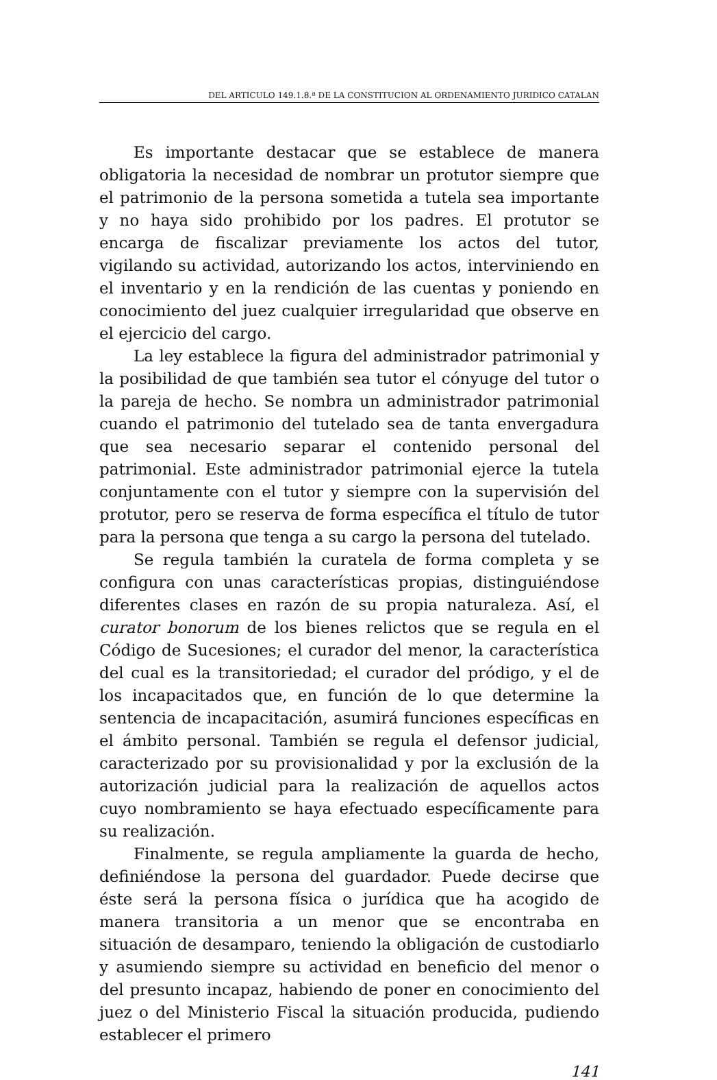DEL ARTICULO 149.1.8.ª DE LA CONSTITUCION AL ORDENAMIENTO JURIDICO CATALAN
Es importante destacar que se establece de manera obligatoria la necesidad de nombrar un protutor siempre que el patrimonio de la persona sometida a tutela sea importante y no haya sido prohibido por los padres. El protutor se encarga de fiscalizar previamente los actos del tutor, vigilando su actividad, autorizando los actos, interviniendo en el inventario y en la rendición de las cuentas y poniendo en conocimiento del juez cualquier irregularidad que observe en el ejercicio del cargo.
La ley establece la figura del administrador patrimonial y la posibilidad de que también sea tutor el cónyuge del tutor o la pareja de hecho. Se nombra un administrador patrimonial cuando el patrimonio del tutelado sea de tanta envergadura que sea necesario separar el contenido personal del patrimonial. Este administrador patrimonial ejerce la tutela conjuntamente con el tutor y siempre con la supervisión del protutor, pero se reserva de forma específica el título de tutor para la persona que tenga a su cargo la persona del tutelado.
Se regula también la curatela de forma completa y se configura con unas características propias, distinguiéndose diferentes clases en razón de su propia naturaleza. Así, el curator bonorum de los bienes relictos que se regula en el Código de Sucesiones; el curador del menor, la característica del cual es la transitoriedad; el curador del pródigo, y el de los incapacitados que, en función de lo que determine la sentencia de incapacitación, asumirá funciones específicas en el ámbito personal. También se regula el defensor judicial, caracterizado por su provisionalidad y por la exclusión de la autorización judicial para la realización de aquellos actos cuyo nombramiento se haya efectuado específicamente para su realización.
Finalmente, se regula ampliamente la guarda de hecho, definiéndose la persona del guardador. Puede decirse que éste será la persona física o jurídica que ha acogido de manera transitoria a un menor que se encontraba en situación de desamparo, teniendo la obligación de custodiarlo y asumiendo siempre su actividad en beneficio del menor o del presunto incapaz, habiendo de poner en conocimiento del juez o del Ministerio Fiscal la situación producida, pudiendo establecer el primero
141